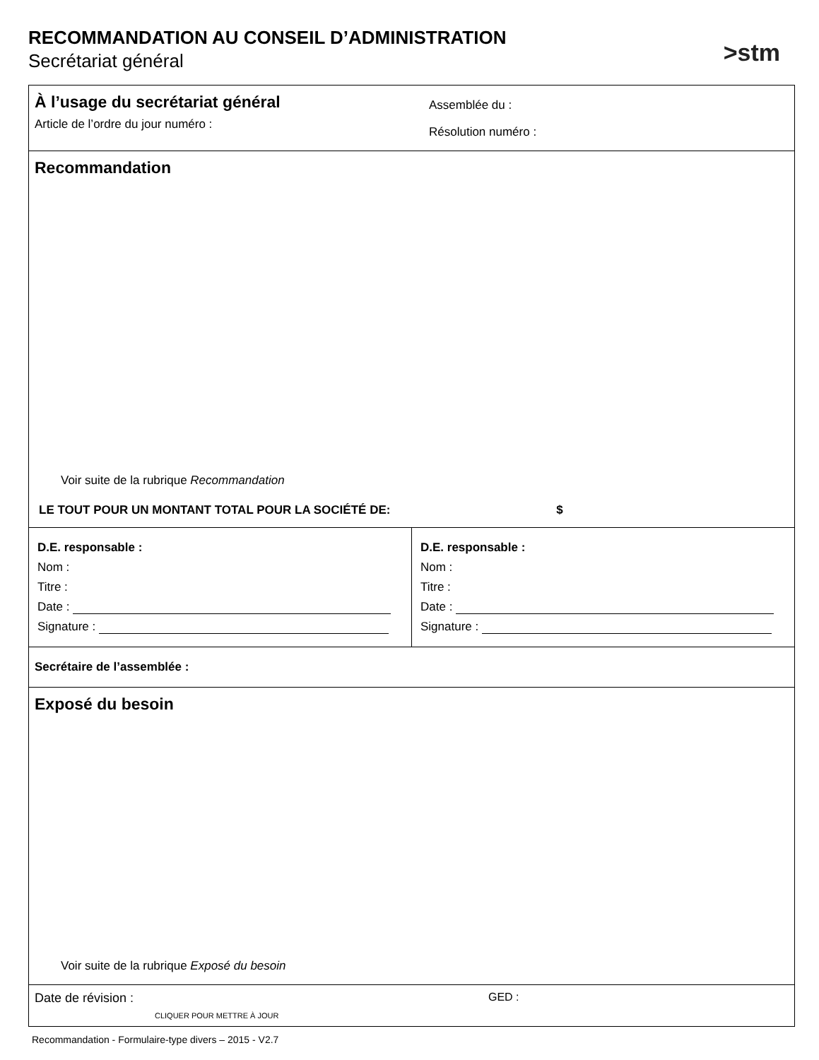RECOMMANDATION AU CONSEIL D’ADMINISTRATION
Secrétariat général
>stm
À l’usage du secrétariat général
Article de l’ordre du jour numéro :
Assemblée du :
Résolution numéro :
Recommandation
Voir suite de la rubrique Recommandation
LE TOUT POUR UN MONTANT TOTAL POUR LA SOCIÉTÉ DE: $
D.E. responsable :
Nom :
Titre :
Date :
Signature :
D.E. responsable :
Nom :
Titre :
Date :
Signature :
Secrétaire de l’assemblée :
Exposé du besoin
Voir suite de la rubrique Exposé du besoin
Date de révision : GED :
CLIQUER POUR METTRE À JOUR
Recommandation - Formulaire-type divers – 2015 - V2.7